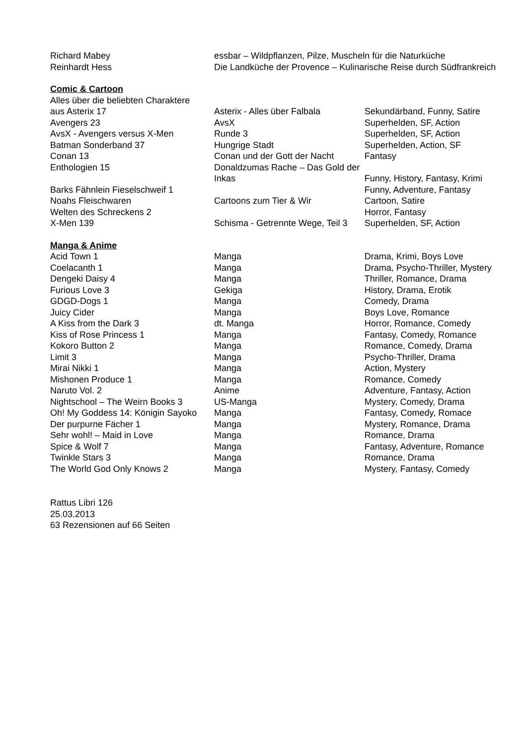| Richard Mabey | essbar – Wildpflanzen, Pilze, Muscheln für die Naturküche | |
| Reinhardt Hess | Die Landküche der Provence – Kulinarische Reise durch Südfrankreich | |
| Comic & Cartoon | | |
| Alles über die beliebten Charaktere | | |
| aus Asterix 17 | Asterix - Alles über Falbala | Sekundärband, Funny, Satire |
| Avengers 23 | AvsX | Superhelden, SF, Action |
| AvsX - Avengers versus X-Men | Runde 3 | Superhelden, SF, Action |
| Batman Sonderband 37 | Hungrige Stadt | Superhelden, Action, SF |
| Conan 13 | Conan und der Gott der Nacht | Fantasy |
| Enthologien 15 | Donaldzumas Rache – Das Gold der | |
| | Inkas | Funny, History, Fantasy, Krimi |
| Barks Fähnlein Fieselschweif 1 | | Funny, Adventure, Fantasy |
| Noahs Fleischwaren | Cartoons zum Tier & Wir | Cartoon, Satire |
| Welten des Schreckens 2 | | Horror, Fantasy |
| X-Men 139 | Schisma - Getrennte Wege, Teil 3 | Superhelden, SF, Action |
| Manga & Anime | | |
| Acid Town 1 | Manga | Drama, Krimi, Boys Love |
| Coelacanth 1 | Manga | Drama, Psycho-Thriller, Mystery |
| Dengeki Daisy 4 | Manga | Thriller, Romance, Drama |
| Furious Love 3 | Gekiga | History, Drama, Erotik |
| GDGD-Dogs 1 | Manga | Comedy, Drama |
| Juicy Cider | Manga | Boys Love, Romance |
| A Kiss from the Dark 3 | dt. Manga | Horror, Romance, Comedy |
| Kiss of Rose Princess 1 | Manga | Fantasy, Comedy, Romance |
| Kokoro Button 2 | Manga | Romance, Comedy, Drama |
| Limit 3 | Manga | Psycho-Thriller, Drama |
| Mirai Nikki 1 | Manga | Action, Mystery |
| Mishonen Produce 1 | Manga | Romance, Comedy |
| Naruto Vol. 2 | Anime | Adventure, Fantasy, Action |
| Nightschool – The Weirn Books 3 | US-Manga | Mystery, Comedy, Drama |
| Oh! My Goddess 14: Königin Sayoko | Manga | Fantasy, Comedy, Romace |
| Der purpurne Fächer 1 | Manga | Mystery, Romance, Drama |
| Sehr wohl! – Maid in Love | Manga | Romance, Drama |
| Spice & Wolf 7 | Manga | Fantasy, Adventure, Romance |
| Twinkle Stars 3 | Manga | Romance, Drama |
| The World God Only Knows 2 | Manga | Mystery, Fantasy, Comedy |
Rattus Libri 126
25.03.2013
63 Rezensionen auf 66 Seiten